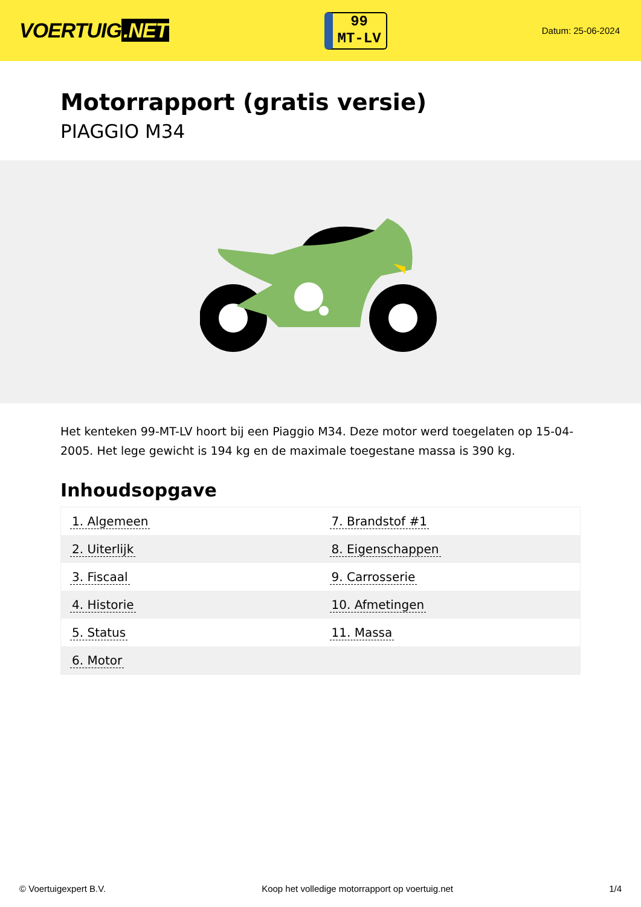VOERTUIG.NET
99
MT-LV
Datum: 25-06-2024
Motorrapport (gratis versie)
PIAGGIO M34
Het kenteken 99-MT-LV hoort bij een Piaggio M34. Deze motor werd toegelaten op 15-04-2005. Het lege gewicht is 194 kg en de maximale toegestane massa is 390 kg.
Inhoudsopgave
| 1. Algemeen | 7. Brandstof #1 |
| 2. Uiterlijk | 8. Eigenschappen |
| 3. Fiscaal | 9. Carrosserie |
| 4. Historie | 10. Afmetingen |
| 5. Status | 11. Massa |
| 6. Motor | |
© Voertuigexpert B.V. Koop het volledige motorrapport op voertuig.net 1/4